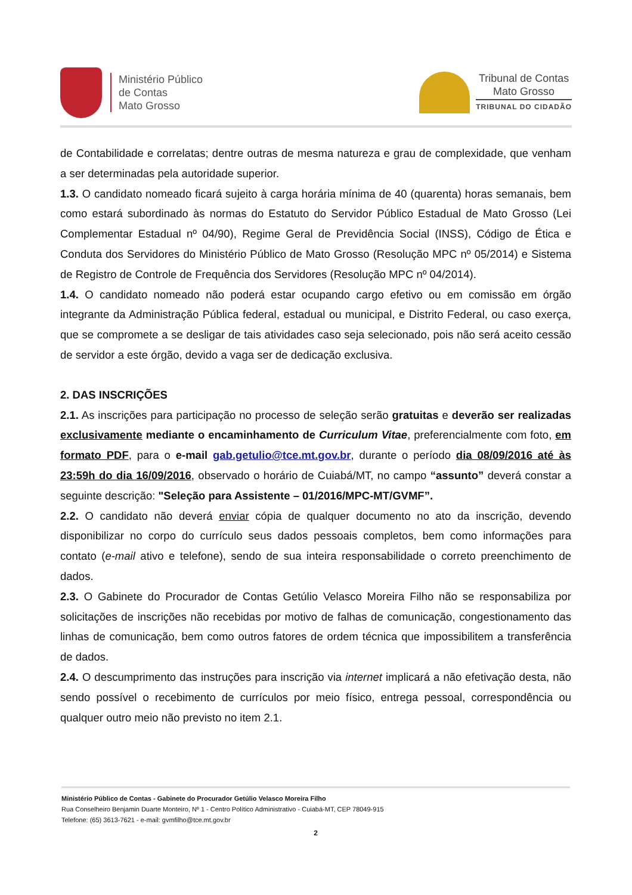Ministério Público
de Contas
Mato Grosso
Tribunal de Contas
Mato Grosso
TRIBUNAL DO CIDADÃO
de Contabilidade e correlatas; dentre outras de mesma natureza e grau de complexidade, que venham a ser determinadas pela autoridade superior.
1.3. O candidato nomeado ficará sujeito à carga horária mínima de 40 (quarenta) horas semanais, bem como estará subordinado às normas do Estatuto do Servidor Público Estadual de Mato Grosso (Lei Complementar Estadual nº 04/90), Regime Geral de Previdência Social (INSS), Código de Ética e Conduta dos Servidores do Ministério Público de Mato Grosso (Resolução MPC nº 05/2014) e Sistema de Registro de Controle de Frequência dos Servidores (Resolução MPC nº 04/2014).
1.4. O candidato nomeado não poderá estar ocupando cargo efetivo ou em comissão em órgão integrante da Administração Pública federal, estadual ou municipal, e Distrito Federal, ou caso exerça, que se compromete a se desligar de tais atividades caso seja selecionado, pois não será aceito cessão de servidor a este órgão, devido a vaga ser de dedicação exclusiva.
2. DAS INSCRIÇÕES
2.1. As inscrições para participação no processo de seleção serão gratuitas e deverão ser realizadas exclusivamente mediante o encaminhamento de Curriculum Vitae, preferencialmente com foto, em formato PDF, para o e-mail gab.getulio@tce.mt.gov.br, durante o período dia 08/09/2016 até às 23:59h do dia 16/09/2016, observado o horário de Cuiabá/MT, no campo “assunto” deverá constar a seguinte descrição: "Seleção para Assistente – 01/2016/MPC-MT/GVMF”.
2.2. O candidato não deverá enviar cópia de qualquer documento no ato da inscrição, devendo disponibilizar no corpo do currículo seus dados pessoais completos, bem como informações para contato (e-mail ativo e telefone), sendo de sua inteira responsabilidade o correto preenchimento de dados.
2.3. O Gabinete do Procurador de Contas Getúlio Velasco Moreira Filho não se responsabiliza por solicitações de inscrições não recebidas por motivo de falhas de comunicação, congestionamento das linhas de comunicação, bem como outros fatores de ordem técnica que impossibilitem a transferência de dados.
2.4. O descumprimento das instruções para inscrição via internet implicará a não efetivação desta, não sendo possível o recebimento de currículos por meio físico, entrega pessoal, correspondência ou qualquer outro meio não previsto no item 2.1.
Ministério Público de Contas - Gabinete do Procurador Getúlio Velasco Moreira Filho
Rua Conselheiro Benjamin Duarte Monteiro, Nº 1 - Centro Político Administrativo - Cuiabá-MT, CEP 78049-915
Telefone: (65) 3613-7621 - e-mail: gvmfilho@tce.mt.gov.br
2